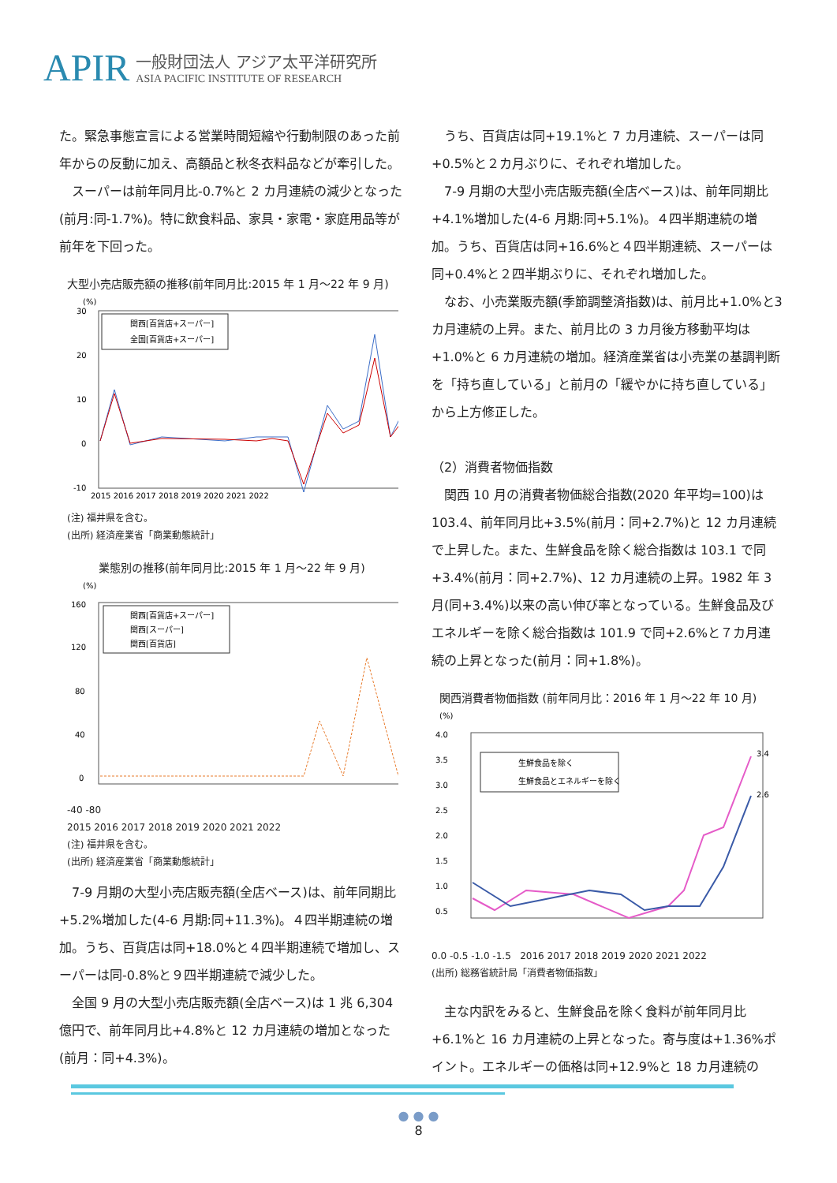APIR
一般財団法人 アジア太平洋研究所
ASIA PACIFIC INSTITUTE OF RESEARCH
た。緊急事態宣言による営業時間短縮や行動制限のあった前年からの反動に加え、高額品と秋冬衣料品などが牽引した。
スーパーは前年同月比-0.7%と 2 カ月連続の減少となった(前月:同-1.7%)。特に飲食料品、家具・家電・家庭用品等が前年を下回った。
大型小売店販売額の推移(前年同月比:2015 年 1 月～22 年 9 月)
(%)
30
20
10
0
-10
関西[百貨店+スーパー]
全国[百貨店+スーパー]
2015 2016 2017 2018 2019 2020 2021 2022
(注) 福井県を含む。
(出所) 経済産業省「商業動態統計」
業態別の推移(前年同月比:2015 年 1 月～22 年 9 月)
(%)
160
120
80
40
0
関西[百貨店+スーパー]
関西[スーパー]
関西[百貨店]
-40 -80
2015 2016 2017 2018 2019 2020 2021 2022
(注) 福井県を含む。
(出所) 経済産業省「商業動態統計」
7-9 月期の大型小売店販売額(全店ベース)は、前年同期比+5.2%増加した(4-6 月期:同+11.3%)。４四半期連続の増加。うち、百貨店は同+18.0%と４四半期連続で増加し、スーパーは同-0.8%と９四半期連続で減少した。
全国 9 月の大型小売店販売額(全店ベース)は 1 兆 6,304 億円で、前年同月比+4.8%と 12 カ月連続の増加となった(前月：同+4.3%)。
うち、百貨店は同+19.1%と 7 カ月連続、スーパーは同+0.5%と２カ月ぶりに、それぞれ増加した。
7-9 月期の大型小売店販売額(全店ベース)は、前年同期比+4.1%増加した(4-6 月期:同+5.1%)。４四半期連続の増加。うち、百貨店は同+16.6%と４四半期連続、スーパーは同+0.4%と２四半期ぶりに、それぞれ増加した。
なお、小売業販売額(季節調整済指数)は、前月比+1.0%と3 カ月連続の上昇。また、前月比の 3 カ月後方移動平均は+1.0%と 6 カ月連続の増加。経済産業省は小売業の基調判断を「持ち直している」と前月の「緩やかに持ち直している」から上方修正した。
（2）消費者物価指数
関西 10 月の消費者物価総合指数(2020 年平均=100)は103.4、前年同月比+3.5%(前月：同+2.7%)と 12 カ月連続で上昇した。また、生鮮食品を除く総合指数は 103.1 で同+3.4%(前月：同+2.7%)、12 カ月連続の上昇。1982 年 3 月(同+3.4%)以来の高い伸び率となっている。生鮮食品及びエネルギーを除く総合指数は 101.9 で同+2.6%と７カ月連続の上昇となった(前月：同+1.8%)。
関西消費者物価指数 (前年同月比：2016 年 1 月～22 年 10 月)
(%)
4.0
3.5
3.0
2.5
2.0
1.5
1.0
0.5
生鮮食品を除く
生鮮食品とエネルギーを除く
3.4
2.6
0.0 -0.5 -1.0 -1.5 2016 2017 2018 2019 2020 2021 2022
(出所) 総務省統計局「消費者物価指数」
主な内訳をみると、生鮮食品を除く食料が前年同月比+6.1%と 16 カ月連続の上昇となった。寄与度は+1.36%ポイント。エネルギーの価格は同+12.9%と 18 カ月連続の
● ● ●
8